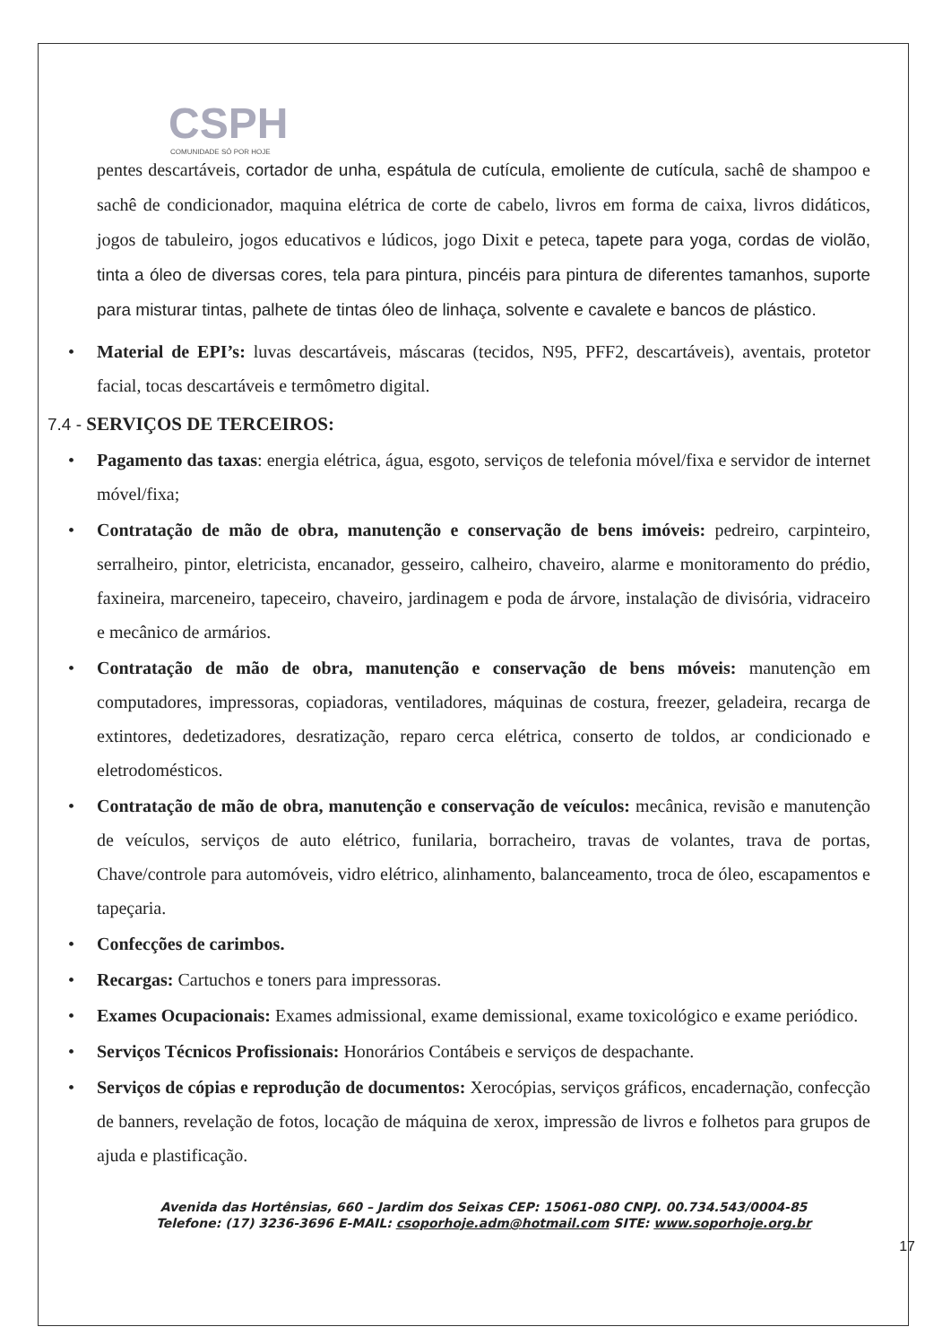CSPH
COMUNIDADE SÓ POR HOJE
pentes descartáveis, cortador de unha, espátula de cutícula, emoliente de cutícula, sachê de shampoo e sachê de condicionador, maquina elétrica de corte de cabelo, livros em forma de caixa, livros didáticos, jogos de tabuleiro, jogos educativos e lúdicos, jogo Dixit e peteca, tapete para yoga, cordas de violão, tinta a óleo de diversas cores, tela para pintura, pincéis para pintura de diferentes tamanhos, suporte para misturar tintas, palhete de tintas óleo de linhaça, solvente e cavalete e bancos de plástico.
• Material de EPI’s: luvas descartáveis, máscaras (tecidos, N95, PFF2, descartáveis), aventais, protetor facial, tocas descartáveis e termômetro digital.
7.4 - SERVIÇOS DE TERCEIROS:
• Pagamento das taxas: energia elétrica, água, esgoto, serviços de telefonia móvel/fixa e servidor de internet móvel/fixa;
• Contratação de mão de obra, manutenção e conservação de bens imóveis: pedreiro, carpinteiro, serralheiro, pintor, eletricista, encanador, gesseiro, calheiro, chaveiro, alarme e monitoramento do prédio, faxineira, marceneiro, tapeceiro, chaveiro, jardinagem e poda de árvore, instalação de divisória, vidraceiro e mecânico de armários.
• Contratação de mão de obra, manutenção e conservação de bens móveis: manutenção em computadores, impressoras, copiadoras, ventiladores, máquinas de costura, freezer, geladeira, recarga de extintores, dedetizadores, desratização, reparo cerca elétrica, conserto de toldos, ar condicionado e eletrodomésticos.
• Contratação de mão de obra, manutenção e conservação de veículos: mecânica, revisão e manutenção de veículos, serviços de auto elétrico, funilaria, borracheiro, travas de volantes, trava de portas, Chave/controle para automóveis, vidro elétrico, alinhamento, balanceamento, troca de óleo, escapamentos e tapeçaria.
• Confecções de carimbos.
• Recargas: Cartuchos e toners para impressoras.
• Exames Ocupacionais: Exames admissional, exame demissional, exame toxicológico e exame periódico.
• Serviços Técnicos Profissionais: Honorários Contábeis e serviços de despachante.
• Serviços de cópias e reprodução de documentos: Xerocópias, serviços gráficos, encadernação, confecção de banners, revelação de fotos, locação de máquina de xerox, impressão de livros e folhetos para grupos de ajuda e plastificação.
Avenida das Hortênsias, 660 – Jardim dos Seixas CEP: 15061-080 CNPJ. 00.734.543/0004-85
Telefone: (17) 3236-3696 E-MAIL: csoporhoje.adm@hotmail.com SITE: www.soporhoje.org.br
17